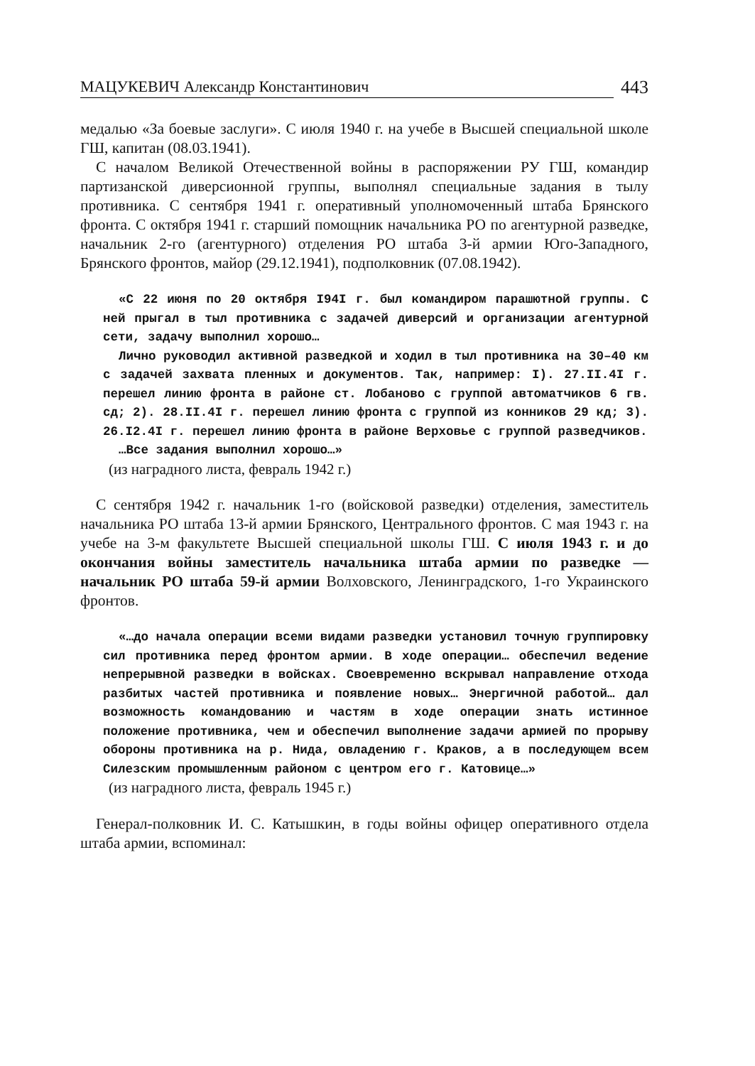МАЦУКЕВИЧ Александр Константинович 443
медалью «За боевые заслуги». С июля 1940 г. на учебе в Высшей специальной школе ГШ, капитан (08.03.1941).
С началом Великой Отечественной войны в распоряжении РУ ГШ, командир партизанской диверсионной группы, выполнял специальные задания в тылу противника. С сентября 1941 г. оперативный уполномоченный штаба Брянского фронта. С октября 1941 г. старший помощник начальника РО по агентурной разведке, начальник 2-го (агентурного) отделения РО штаба 3-й армии Юго-Западного, Брянского фронтов, майор (29.12.1941), подполковник (07.08.1942).
«С 22 июня по 20 октября I94I г. был командиром парашютной группы. С ней прыгал в тыл противника с задачей диверсий и организации агентурной сети, задачу выполнил хорошо…
Лично руководил активной разведкой и ходил в тыл противника на 30–40 км с задачей захвата пленных и документов. Так, например: I). 27.II.4I г. перешел линию фронта в районе ст. Лобаново с группой автоматчиков 6 гв. сд; 2). 28.II.4I г. перешел линию фронта с группой из конников 29 кд; 3). 26.I2.4I г. перешел линию фронта в районе Верховье с группой разведчиков.
…Все задания выполнил хорошо…»
(из наградного листа, февраль 1942 г.)
С сентября 1942 г. начальник 1-го (войсковой разведки) отделения, заместитель начальника РО штаба 13-й армии Брянского, Центрального фронтов. С мая 1943 г. на учебе на 3-м факультете Высшей специальной школы ГШ. С июля 1943 г. и до окончания войны заместитель начальника штаба армии по разведке — начальник РО штаба 59-й армии Волховского, Ленинградского, 1-го Украинского фронтов.
«…до начала операции всеми видами разведки установил точную группировку сил противника перед фронтом армии. В ходе операции… обеспечил ведение непрерывной разведки в войсках. Своевременно вскрывал направление отхода разбитых частей противника и появление новых… Энергичной работой… дал возможность командованию и частям в ходе операции знать истинное положение противника, чем и обеспечил выполнение задачи армией по прорыву обороны противника на р. Нида, овладению г. Краков, а в последующем всем Силезским промышленным районом с центром его г. Катовице…»
(из наградного листа, февраль 1945 г.)
Генерал-полковник И. С. Катышкин, в годы войны офицер оперативного отдела штаба армии, вспоминал: